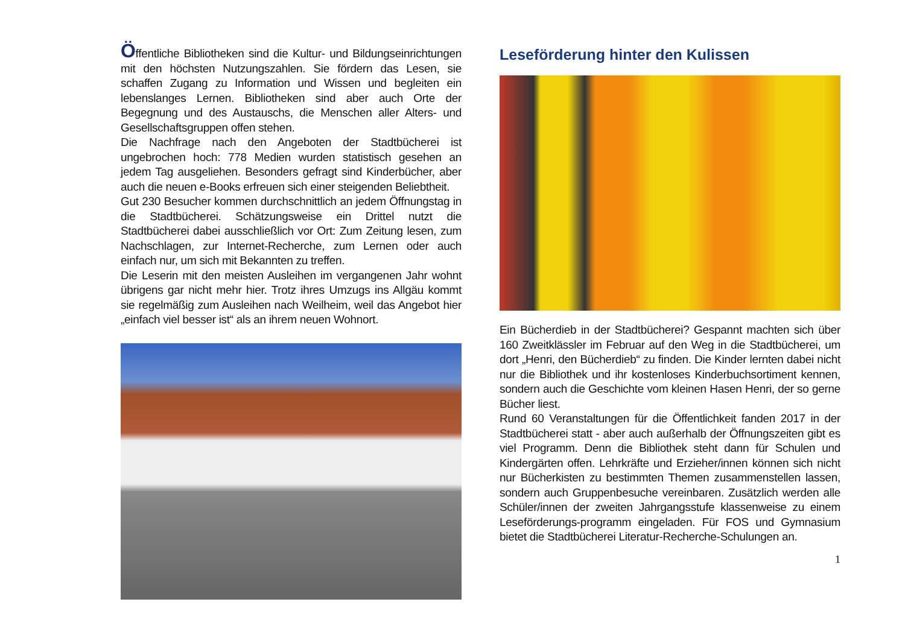Öffentliche Bibliotheken sind die Kultur- und Bildungseinrichtungen mit den höchsten Nutzungszahlen. Sie fördern das Lesen, sie schaffen Zugang zu Information und Wissen und begleiten ein lebenslanges Lernen. Bibliotheken sind aber auch Orte der Begegnung und des Austauschs, die Menschen aller Alters- und Gesellschaftsgruppen offen stehen.
Die Nachfrage nach den Angeboten der Stadtbücherei ist ungebrochen hoch: 778 Medien wurden statistisch gesehen an jedem Tag ausgeliehen. Besonders gefragt sind Kinderbücher, aber auch die neuen e-Books erfreuen sich einer steigenden Beliebtheit.
Gut 230 Besucher kommen durchschnittlich an jedem Öffnungstag in die Stadtbücherei. Schätzungsweise ein Drittel nutzt die Stadtbücherei dabei ausschließlich vor Ort: Zum Zeitung lesen, zum Nachschlagen, zur Internet-Recherche, zum Lernen oder auch einfach nur, um sich mit Bekannten zu treffen.
Die Leserin mit den meisten Ausleihen im vergangenen Jahr wohnt übrigens gar nicht mehr hier. Trotz ihres Umzugs ins Allgäu kommt sie regelmäßig zum Ausleihen nach Weilheim, weil das Angebot hier „einfach viel besser ist“ als an ihrem neuen Wohnort.
Leseförderung hinter den Kulissen
Ein Bücherdieb in der Stadtbücherei? Gespannt machten sich über 160 Zweitklässler im Februar auf den Weg in die Stadtbücherei, um dort „Henri, den Bücherdieb“ zu finden. Die Kinder lernten dabei nicht nur die Bibliothek und ihr kostenloses Kinderbuchsortiment kennen, sondern auch die Geschichte vom kleinen Hasen Henri, der so gerne Bücher liest.
Rund 60 Veranstaltungen für die Öffentlichkeit fanden 2017 in der Stadtbücherei statt - aber auch außerhalb der Öffnungszeiten gibt es viel Programm. Denn die Bibliothek steht dann für Schulen und Kindergärten offen. Lehrkräfte und Erzieher/innen können sich nicht nur Bücherkisten zu bestimmten Themen zusammenstellen lassen, sondern auch Gruppenbesuche vereinbaren. Zusätzlich werden alle Schüler/innen der zweiten Jahrgangsstufe klassenweise zu einem Leseförderungs-programm eingeladen. Für FOS und Gymnasium bietet die Stadtbücherei Literatur-Recherche-Schulungen an.
1